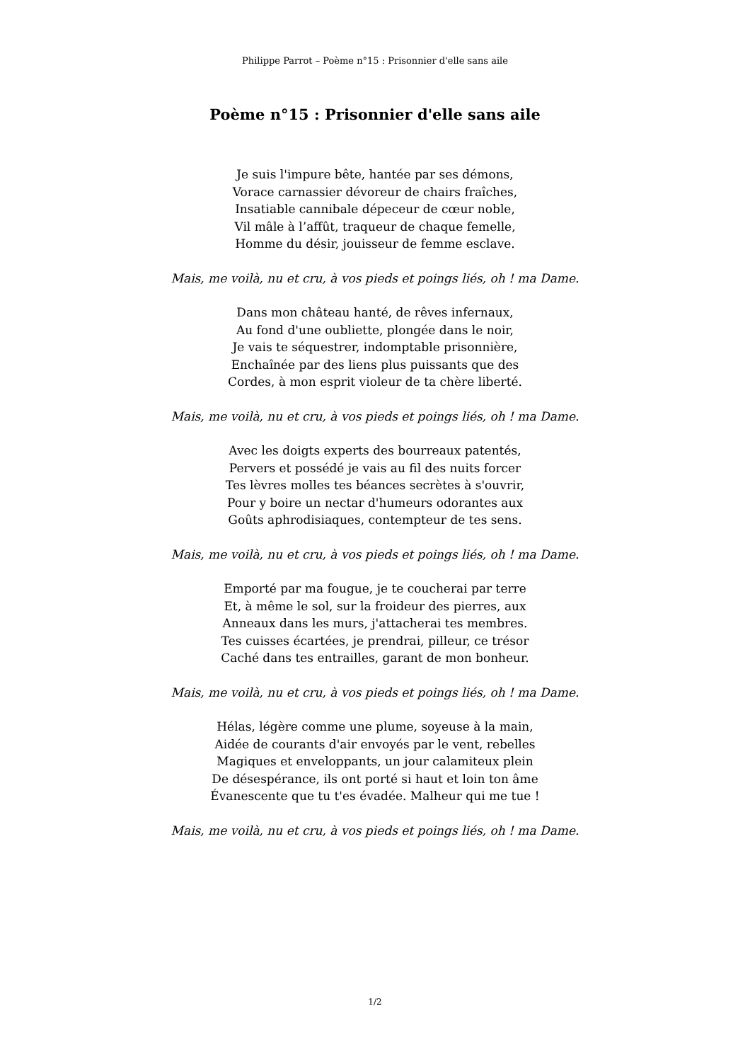Philippe Parrot – Poème n°15 : Prisonnier d'elle sans aile
Poème n°15 : Prisonnier d'elle sans aile
Je suis l'impure bête, hantée par ses démons,
Vorace carnassier dévoreur de chairs fraîches,
Insatiable cannibale dépeceur de cœur noble,
Vil mâle à l’affût, traqueur de chaque femelle,
Homme du désir, jouisseur de femme esclave.
Mais, me voilà, nu et cru, à vos pieds et poings liés, oh ! ma Dame.
Dans mon château hanté, de rêves infernaux,
Au fond d'une oubliette, plongée dans le noir,
Je vais te séquestrer, indomptable prisonnière,
Enchaînée par des liens plus puissants que des
Cordes, à mon esprit violeur de ta chère liberté.
Mais, me voilà, nu et cru, à vos pieds et poings liés, oh ! ma Dame.
Avec les doigts experts des bourreaux patentés,
Pervers et possédé je vais au fil des nuits forcer
Tes lèvres molles tes béances secrètes à s'ouvrir,
Pour y boire un nectar d'humeurs odorantes aux
Goûts aphrodisiaques, contempteur de tes sens.
Mais, me voilà, nu et cru, à vos pieds et poings liés, oh ! ma Dame.
Emporté par ma fougue, je te coucherai par terre
Et, à même le sol, sur la froideur des pierres, aux
Anneaux dans les murs, j'attacherai tes membres.
Tes cuisses écartées, je prendrai, pilleur, ce trésor
Caché dans tes entrailles, garant de mon bonheur.
Mais, me voilà, nu et cru, à vos pieds et poings liés, oh ! ma Dame.
Hélas, légère comme une plume, soyeuse à la main,
Aidée de courants d'air envoyés par le vent, rebelles
Magiques et enveloppants, un jour calamiteux plein
De désespérance, ils ont porté si haut et loin ton âme
Évanescente que tu t'es évadée. Malheur qui me tue !
Mais, me voilà, nu et cru, à vos pieds et poings liés, oh ! ma Dame.
1/2